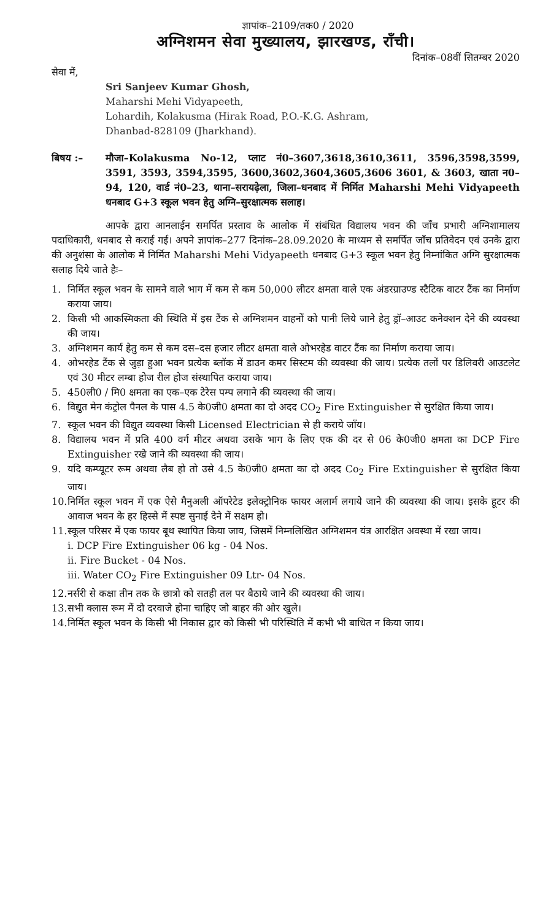ज्ञापांक–2109/तक0 / 2020
अग्निशमन सेवा मुख्यालय, झारखण्ड, राँची।
दिनांक–08वीं सितम्बर 2020
सेवा में,
Sri Sanjeev Kumar Ghosh,
Maharshi Mehi Vidyapeeth,
Lohardih, Kolakusma (Hirak Road, P.O.-K.G. Ashram,
Dhanbad-828109 (Jharkhand).
बिषय :– मौजा–Kolakusma No-12, प्लाट नं0–3607,3618,3610,3611, 3596,3598,3599, 3591, 3593, 3594,3595, 3600,3602,3604,3605,3606 3601, & 3603, खाता न0– 94, 120, वार्ड नं0–23, थाना–सरायढ़ेला, जिला–धनबाद में निर्मित Maharshi Mehi Vidyapeeth धनबाद G+3 स्कूल भवन हेतु अग्नि–सुरक्षात्मक सलाह।
आपके द्वारा आनलाईन समर्पित प्रस्ताव के आलोक में संबंधित विद्यालय भवन की जाँच प्रभारी अग्निशामालय पदाधिकारी, धनबाद से कराई गई। अपने ज्ञापांक–277 दिनांक–28.09.2020 के माध्यम से समर्पित जाँच प्रतिवेदन एवं उनके द्वारा की अनुशंसा के आलोक में निर्मित Maharshi Mehi Vidyapeeth धनबाद G+3 स्कूल भवन हेतु निम्नांकित अग्नि सुरक्षात्मक सलाह दिये जाते हैः–
1. निर्मित स्कूल भवन के सामने वाले भाग में कम से कम 50,000 लीटर क्षमता वाले एक अंडरग्राउण्ड स्टैटिक वाटर टैंक का निर्माण कराया जाय।
2. किसी भी आकस्मिकता की स्थिति में इस टैंक से अग्निशमन वाहनों को पानी लिये जाने हेतु ड्रॉ–आउट कनेक्शन देने की व्यवस्था की जाय।
3. अग्निशमन कार्य हेतु कम से कम दस–दस हजार लीटर क्षमता वाले ओभरहेड वाटर टैंक का निर्माण कराया जाय।
4. ओभरहेड टैंक से जुड़ा हुआ भवन प्रत्येक ब्लॉक में डाउन कमर सिस्टम की व्यवस्था की जाय। प्रत्येक तलों पर डिलिवरी आउटलेट एवं 30 मीटर लम्बा होज रील होज संस्थापित कराया जाय।
5. 450ली0 / मि0 क्षमता का एक–एक टेरेस पम्प लगाने की व्यवस्था की जाय।
6. विद्युत मेन कंट्रोल पैनल के पास 4.5 के0जी0 क्षमता का दो अदद CO<sub>2</sub> Fire Extinguisher से सुरक्षित किया जाय।
7. स्कूल भवन की विद्युत व्यवस्था किसी Licensed Electrician से ही कराये जाँय।
8. विद्यालय भवन में प्रति 400 वर्ग मीटर अथवा उसके भाग के लिए एक की दर से 06 के0जी0 क्षमता का DCP Fire Extinguisher रखे जाने की व्यवस्था की जाय।
9. यदि कम्प्यूटर रूम अथवा लैब हो तो उसे 4.5 के0जी0 क्षमता का दो अदद Co<sub>2</sub> Fire Extinguisher से सुरक्षित किया जाय।
10. निर्मित स्कूल भवन में एक ऐसे मैनुअली ऑपरेटेड इलेक्ट्रोनिक फायर अलार्म लगाये जाने की व्यवस्था की जाय। इसके हूटर की आवाज भवन के हर हिस्से में स्पष्ट सुनाई देने में सक्षम हो।
11. स्कूल परिसर में एक फायर बूथ स्थापित किया जाय, जिसमें निम्नलिखित अग्निशमन यंत्र आरक्षित अवस्था में रखा जाय।
i. DCP Fire Extinguisher 06 kg - 04 Nos.
ii. Fire Bucket - 04 Nos.
iii. Water CO<sub>2</sub> Fire Extinguisher 09 Ltr- 04 Nos.
12. नर्सरी से कक्षा तीन तक के छात्रो को सतही तल पर बैठाये जाने की व्यवस्था की जाय।
13. सभी क्लास रूम में दो दरवाजे होना चाहिए जो बाहर की ओर खुले।
14. निर्मित स्कूल भवन के किसी भी निकास द्वार को किसी भी परिस्थिति में कभी भी बाधित न किया जाय।